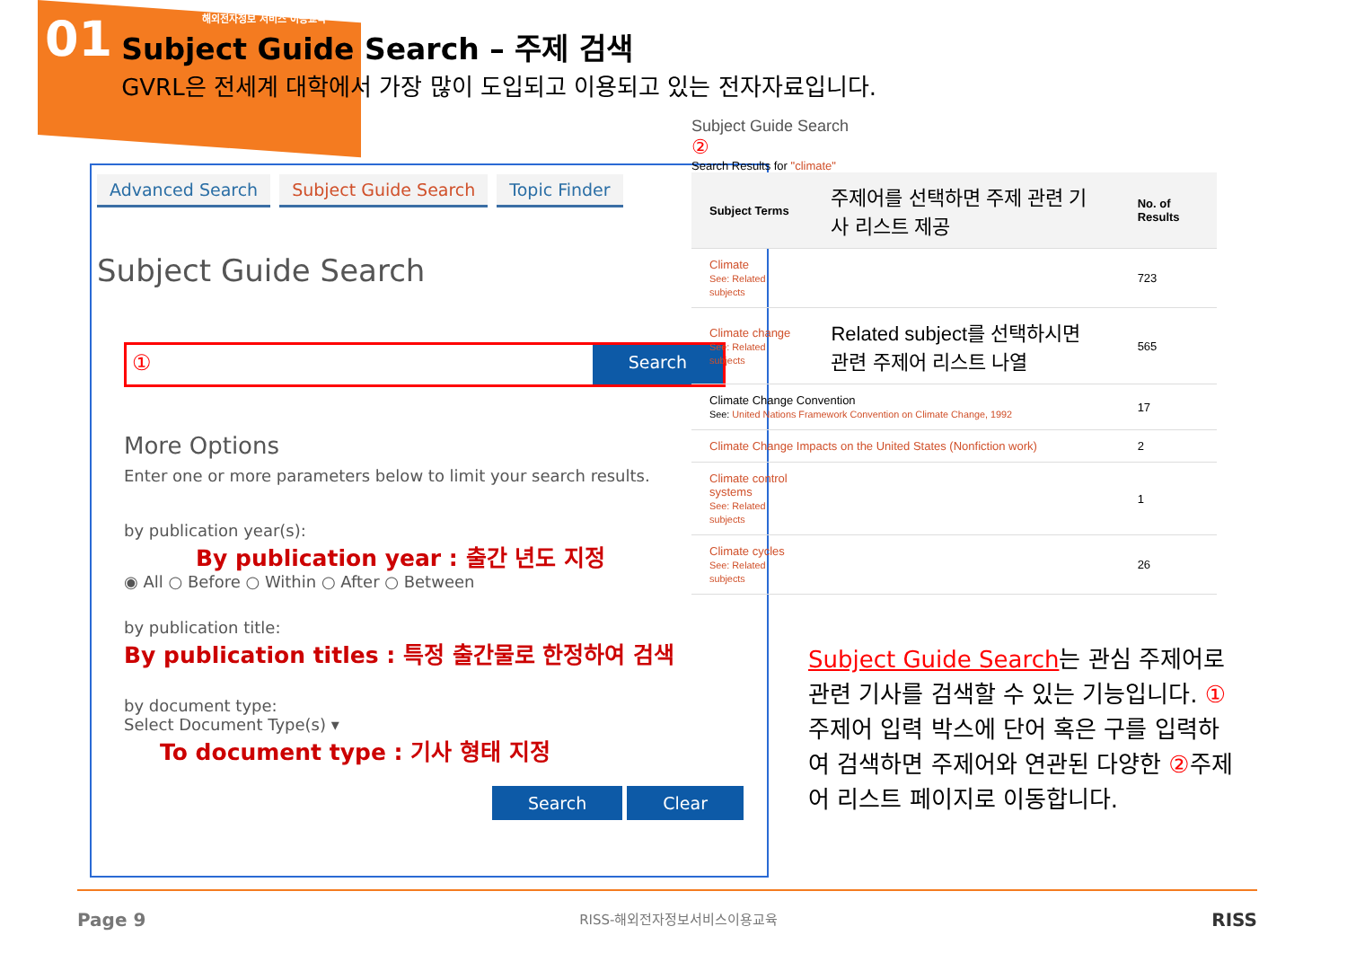01
해외전자정보 서비스 이용교육
Subject Guide Search – 주제 검색
GVRL은 전세계 대학에서 가장 많이 도입되고 이용되고 있는 전자자료입니다.
Advanced Search Subject Guide Search Topic Finder
Subject Guide Search
①
Search
More Options
Enter one or more parameters below to limit your search results.
by publication year(s):
By publication year : 출간 년도 지정
◉ All ○ Before ○ Within ○ After ○ Between
by publication title:
By publication titles : 특정 출간물로 한정하여 검색
by document type:
Select Document Type(s) ▾
To document type : 기사 형태 지정
Search Clear
Subject Guide Search
②
Search Results for "climate"
| Subject Terms | 주제어를 선택하면 주제 관련 기사 리스트 제공 | No. of Results |
| --- | --- | --- |
| Climate See: Related subjects | | 723 |
| Climate change See: Related subjects | Related subject를 선택하시면 관련 주제어 리스트 나열 | 565 |
| Climate Change Convention See: United Nations Framework Convention on Climate Change, 1992 | | 17 |
| Climate Change Impacts on the United States (Nonfiction work) | | 2 |
| Climate control systems See: Related subjects | | 1 |
| Climate cycles See: Related subjects | | 26 |
Subject Guide Search는 관심 주제어로 관련 기사를 검색할 수 있는 기능입니다. ①주제어 입력 박스에 단어 혹은 구를 입력하여 검색하면 주제어와 연관된 다양한 ②주제어 리스트 페이지로 이동합니다.
Page 9 RISS-해외전자정보서비스이용교육 RISS